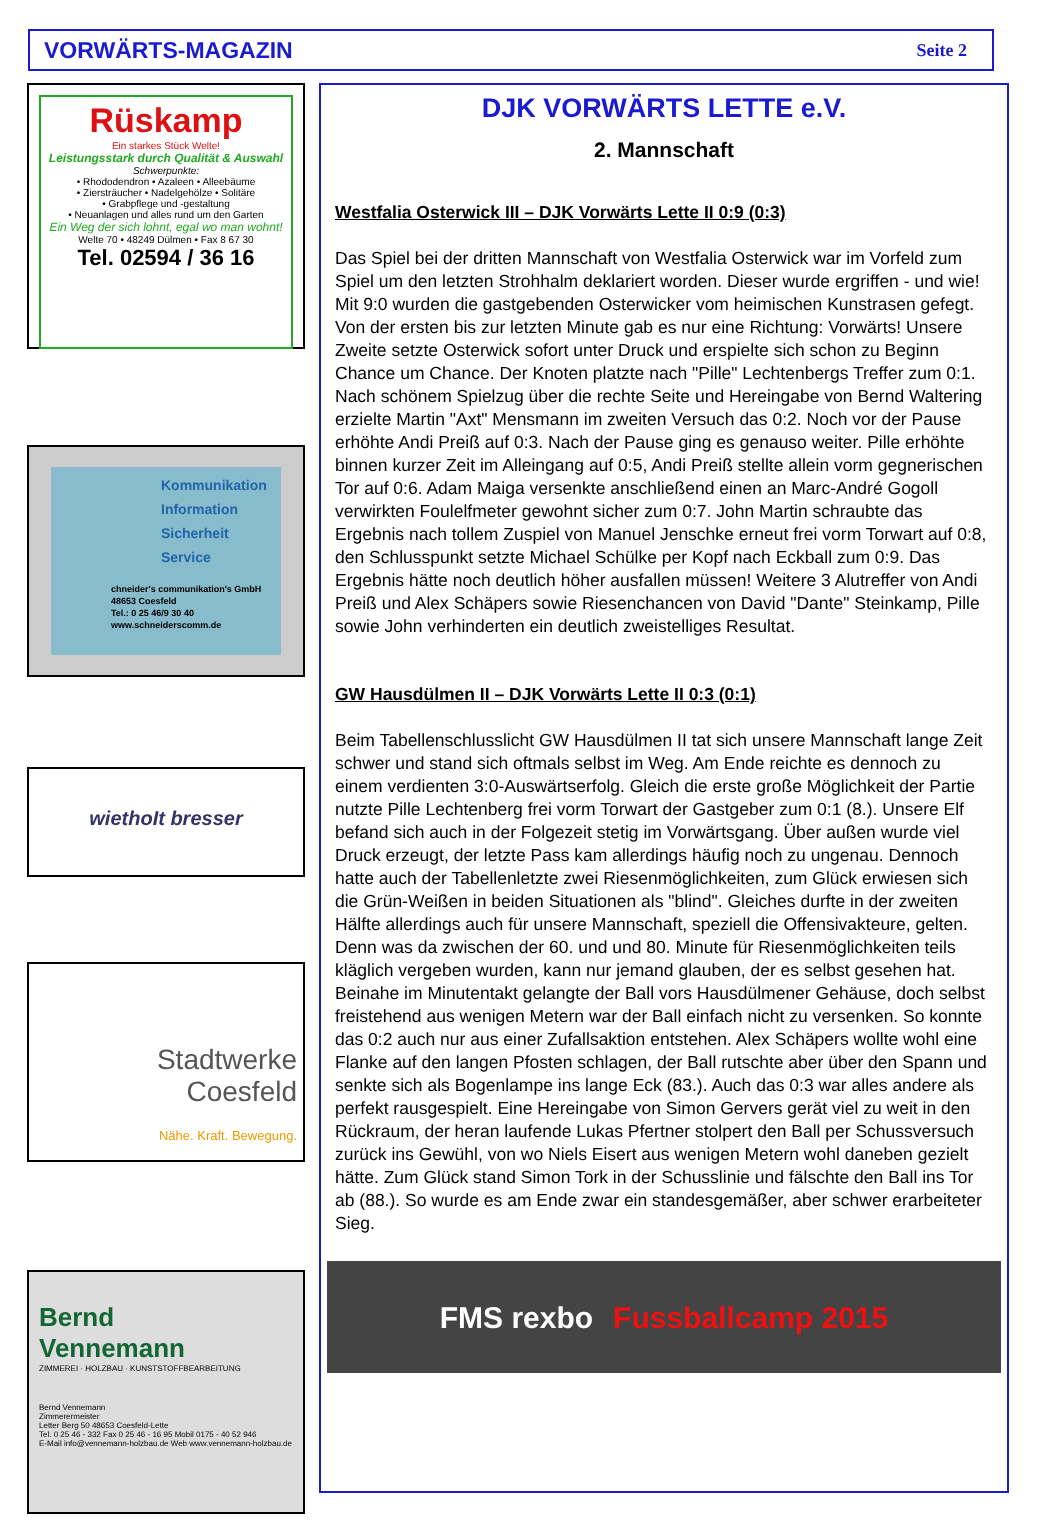VORWÄRTS-MAGAZIN Seite 2
Rüskamp
Ein starkes Stück Welte!
Leistungsstark durch Qualität & Auswahl
Schwerpunkte:
• Rhododendron • Azaleen • Alleebäume
• Ziersträucher • Nadelgehölze • Solitäre
• Grabpflege und -gestaltung
• Neuanlagen und alles rund um den Garten
Ein Weg der sich lohnt, egal wo man wohnt!
Welte 70 • 48249 Dülmen • Fax 8 67 30
Tel. 02594 / 36 16
Kommunikation
Information
Sicherheit
Service
chneider's communikation's GmbH
48653 Coesfeld
Tel.: 0 25 46/9 30 40
www.schneiderscomm.de
wiethoIt bresser
Stadtwerke
Coesfeld
Nähe. Kraft. Bewegung.
Bernd
Vennemann
ZIMMEREI · HOLZBAU · KUNSTSTOFFBEARBEITUNG
Bernd Vennemann
Zimmerermeister
Letter Berg 50 48653 Coesfeld-Lette
Tel. 0 25 46 - 332 Fax 0 25 46 - 16 95 Mobil 0175 - 40 52 946
E-Mail info@vennemann-holzbau.de Web www.vennemann-holzbau.de
DJK VORWÄRTS LETTE e.V.
2. Mannschaft
Westfalia Osterwick III – DJK Vorwärts Lette II 0:9 (0:3)
Das Spiel bei der dritten Mannschaft von Westfalia Osterwick war im Vorfeld zum Spiel um den letzten Strohhalm deklariert worden. Dieser wurde ergriffen - und wie! Mit 9:0 wurden die gastgebenden Osterwicker vom heimischen Kunstrasen gefegt. Von der ersten bis zur letzten Minute gab es nur eine Richtung: Vorwärts! Unsere Zweite setzte Osterwick sofort unter Druck und erspielte sich schon zu Beginn Chance um Chance. Der Knoten platzte nach "Pille" Lechtenbergs Treffer zum 0:1. Nach schönem Spielzug über die rechte Seite und Hereingabe von Bernd Waltering erzielte Martin "Axt" Mensmann im zweiten Versuch das 0:2. Noch vor der Pause erhöhte Andi Preiß auf 0:3. Nach der Pause ging es genauso weiter. Pille erhöhte binnen kurzer Zeit im Alleingang auf 0:5, Andi Preiß stellte allein vorm gegnerischen Tor auf 0:6. Adam Maiga versenkte anschließend einen an Marc-André Gogoll verwirkten Foulelfmeter gewohnt sicher zum 0:7. John Martin schraubte das Ergebnis nach tollem Zuspiel von Manuel Jenschke erneut frei vorm Torwart auf 0:8, den Schlusspunkt setzte Michael Schülke per Kopf nach Eckball zum 0:9. Das Ergebnis hätte noch deutlich höher ausfallen müssen! Weitere 3 Alutreffer von Andi Preiß und Alex Schäpers sowie Riesenchancen von David "Dante" Steinkamp, Pille sowie John verhinderten ein deutlich zweistelliges Resultat.
GW Hausdülmen II – DJK Vorwärts Lette II 0:3 (0:1)
Beim Tabellenschlusslicht GW Hausdülmen II tat sich unsere Mannschaft lange Zeit schwer und stand sich oftmals selbst im Weg. Am Ende reichte es dennoch zu einem verdienten 3:0-Auswärtserfolg. Gleich die erste große Möglichkeit der Partie nutzte Pille Lechtenberg frei vorm Torwart der Gastgeber zum 0:1 (8.). Unsere Elf befand sich auch in der Folgezeit stetig im Vorwärtsgang. Über außen wurde viel Druck erzeugt, der letzte Pass kam allerdings häufig noch zu ungenau. Dennoch hatte auch der Tabellenletzte zwei Riesenmöglichkeiten, zum Glück erwiesen sich die Grün-Weißen in beiden Situationen als "blind". Gleiches durfte in der zweiten Hälfte allerdings auch für unsere Mannschaft, speziell die Offensivakteure, gelten. Denn was da zwischen der 60. und und 80. Minute für Riesenmöglichkeiten teils kläglich vergeben wurden, kann nur jemand glauben, der es selbst gesehen hat. Beinahe im Minutentakt gelangte der Ball vors Hausdülmener Gehäuse, doch selbst freistehend aus wenigen Metern war der Ball einfach nicht zu versenken. So konnte das 0:2 auch nur aus einer Zufallsaktion entstehen. Alex Schäpers wollte wohl eine Flanke auf den langen Pfosten schlagen, der Ball rutschte aber über den Spann und senkte sich als Bogenlampe ins lange Eck (83.). Auch das 0:3 war alles andere als perfekt rausgespielt. Eine Hereingabe von Simon Gervers gerät viel zu weit in den Rückraum, der heran laufende Lukas Pfertner stolpert den Ball per Schussversuch zurück ins Gewühl, von wo Niels Eisert aus wenigen Metern wohl daneben gezielt hätte. Zum Glück stand Simon Tork in der Schusslinie und fälschte den Ball ins Tor ab (88.). So wurde es am Ende zwar ein standesgemäßer, aber schwer erarbeiteter Sieg.
FMS rexbo Fussballcamp 2015